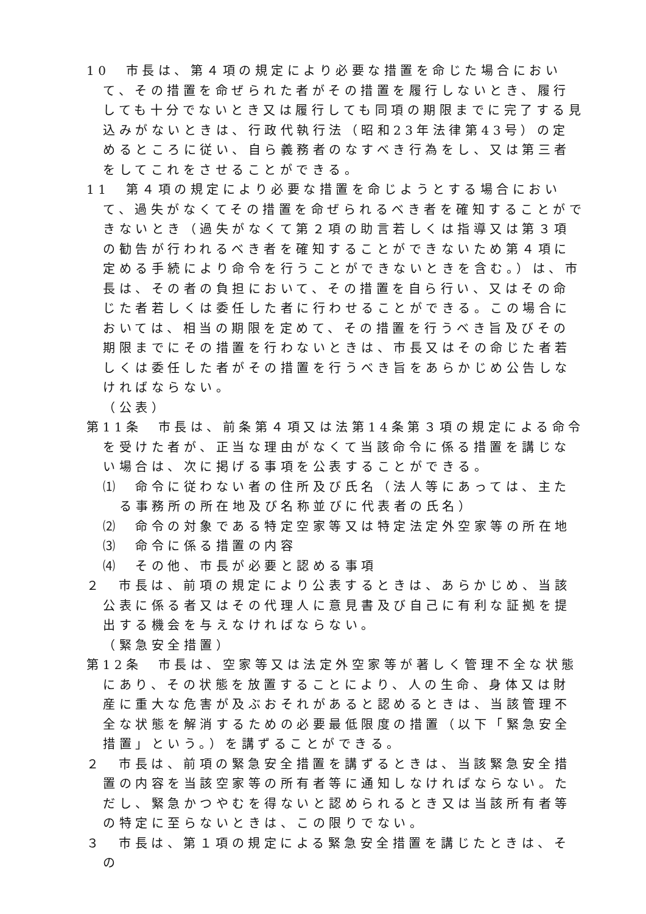10　市長は、第４項の規定により必要な措置を命じた場合において、その措置を命ぜられた者がその措置を履行しないとき、履行しても十分でないとき又は履行しても同項の期限までに完了する見込みがないときは、行政代執行法（昭和23年法律第43号）の定めるところに従い、自ら義務者のなすべき行為をし、又は第三者をしてこれをさせることができる。
11　第４項の規定により必要な措置を命じようとする場合において、過失がなくてその措置を命ぜられるべき者を確知することができないとき（過失がなくて第２項の助言若しくは指導又は第３項の勧告が行われるべき者を確知することができないため第４項に定める手続により命令を行うことができないときを含む。）は、市長は、その者の負担において、その措置を自ら行い、又はその命じた者若しくは委任した者に行わせることができる。この場合においては、相当の期限を定めて、その措置を行うべき旨及びその期限までにその措置を行わないときは、市長又はその命じた者若しくは委任した者がその措置を行うべき旨をあらかじめ公告しなければならない。
（公表）
第11条　市長は、前条第４項又は法第14条第３項の規定による命令を受けた者が、正当な理由がなくて当該命令に係る措置を講じない場合は、次に掲げる事項を公表することができる。
⑴　命令に従わない者の住所及び氏名（法人等にあっては、主たる事務所の所在地及び名称並びに代表者の氏名）
⑵　命令の対象である特定空家等又は特定法定外空家等の所在地
⑶　命令に係る措置の内容
⑷　その他、市長が必要と認める事項
２　市長は、前項の規定により公表するときは、あらかじめ、当該公表に係る者又はその代理人に意見書及び自己に有利な証拠を提出する機会を与えなければならない。
（緊急安全措置）
第12条　市長は、空家等又は法定外空家等が著しく管理不全な状態にあり、その状態を放置することにより、人の生命、身体又は財産に重大な危害が及ぶおそれがあると認めるときは、当該管理不全な状態を解消するための必要最低限度の措置（以下「緊急安全措置」という。）を講ずることができる。
２　市長は、前項の緊急安全措置を講ずるときは、当該緊急安全措置の内容を当該空家等の所有者等に通知しなければならない。ただし、緊急かつやむを得ないと認められるとき又は当該所有者等の特定に至らないときは、この限りでない。
３　市長は、第１項の規定による緊急安全措置を講じたときは、その